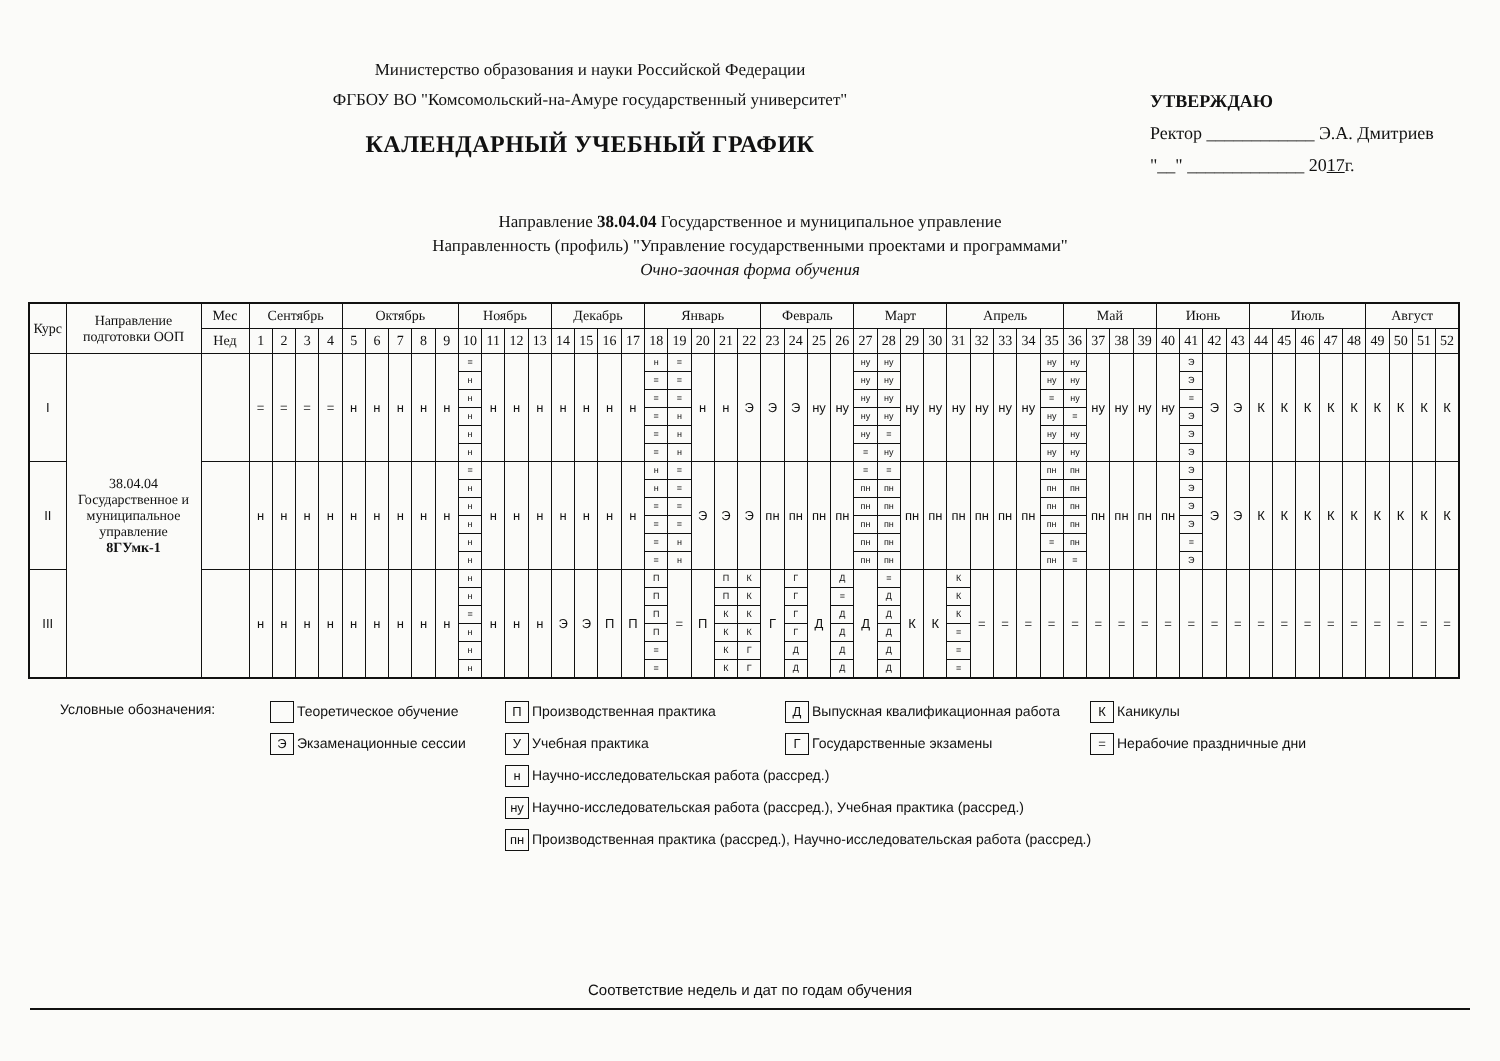Министерство образования и науки Российской Федерации
ФГБОУ ВО "Комсомольский-на-Амуре государственный университет"
КАЛЕНДАРНЫЙ УЧЕБНЫЙ ГРАФИК
УТВЕРЖДАЮ
Ректор ____________ Э.А. Дмитриев
"__" _____________ 2017г.
Направление 38.04.04 Государственное и муниципальное управление
Направленность (профиль) "Управление государственными проектами и программами"
Очно-заочная форма обучения
| Курс | Направление подготовки ООП | Мес | Сентябрь | | | | Октябрь | | | | | Ноябрь | | | | Декабрь | | | | Январь | | | | | Февраль | | | | Март | | | | Апрель | | | | | Май | | | | Июнь | | | | Июль | | | | | Август | | | |
| --- | --- | --- | --- | --- | --- | --- | --- | --- | --- | --- | --- | --- | --- | --- | --- | --- | --- | --- | --- | --- | --- | --- | --- | --- | --- | --- | --- | --- | --- | --- | --- | --- | --- | --- | --- | --- | --- | --- | --- | --- | --- | --- | --- | --- | --- | --- | --- | --- | --- | --- | --- | --- | --- | --- |
| | | Нед | 1 | 2 | 3 | 4 | 5 | 6 | 7 | 8 | 9 | 10 | 11 | 12 | 13 | 14 | 15 | 16 | 17 | 18 | 19 | 20 | 21 | 22 | 23 | 24 | 25 | 26 | 27 | 28 | 29 | 30 | 31 | 32 | 33 | 34 | 35 | 36 | 37 | 38 | 39 | 40 | 41 | 42 | 43 | 44 | 45 | 46 | 47 | 48 | 49 | 50 | 51 | 52 |
| I | 38.04.04 Государственное и муниципальное управление 8ГУмк-1 | | = | = | = | = | н | н | н | н | н | = н н н н н | н | н | н | н | н | н | н | н = = = = = | = = = н н н | н | н | Э | Э | Э | ну | ну | ну ну ну ну ну = | ну ну ну ну = ну | ну | ну | ну | ну | ну | ну | ну ну = ну ну ну | ну ну ну = ну ну | ну | ну | ну | ну | Э Э = Э Э Э | Э | Э | К | К | К | К | К | К | К | К | К |
| II | | | н | н | н | н | н | н | н | н | н | = н н н н н | н | н | н | н | н | н | н | н н = = = = | = = = = н н | Э | Э | Э | пн | пн | пн | пн | = пн пн пн пн пн | = пн пн пн пн пн | пн | пн | пн | пн | пн | пн | пн пн пн пн = пн | пн пн пн пн пн = | пн | пн | пн | пн | Э Э Э Э = Э | Э | Э | К | К | К | К | К | К | К | К | К |
| III | | | н | н | н | н | н | н | н | н | н | н н = н н н | н | н | н | Э | Э | П | П | П П П П = = | = | П | П П К К К К | К К К К Г Г | Г | Г Г Г Г Д Д | Д | Д = Д Д Д Д | Д | = Д Д Д Д Д | К | К | К К К = = = | = | = | = | = | = | = | = | = | = | = | = | = | = | = | = | = | = | = | = | = | = |
Условные обозначения:
Теоретическое обучение
П Производственная практика
Д Выпускная квалификационная работа
К Каникулы
Э Экзаменационные сессии
У Учебная практика
Г Государственные экзамены
= Нерабочие праздничные дни
н Научно-исследовательская работа (рассред.)
ну Научно-исследовательская работа (рассред.), Учебная практика (рассред.)
пн Производственная практика (рассред.), Научно-исследовательская работа (рассред.)
Соответствие недель и дат по годам обучения